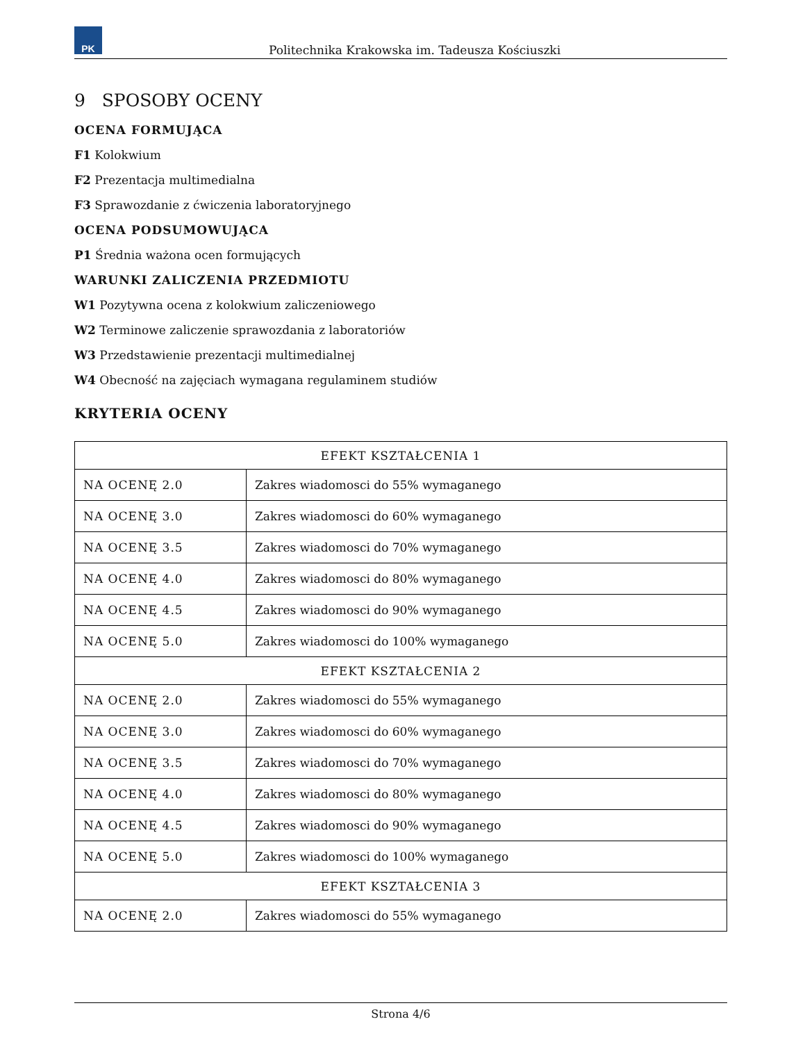PK
Politechnika Krakowska im. Tadeusza Kościuszki
9 SPOSOBY OCENY
OCENA FORMUJĄCA
F1 Kolokwium
F2 Prezentacja multimedialna
F3 Sprawozdanie z ćwiczenia laboratoryjnego
OCENA PODSUMOWUJĄCA
P1 Średnia ważona ocen formujących
WARUNKI ZALICZENIA PRZEDMIOTU
W1 Pozytywna ocena z kolokwium zaliczeniowego
W2 Terminowe zaliczenie sprawozdania z laboratoriów
W3 Przedstawienie prezentacji multimedialnej
W4 Obecność na zajęciach wymagana regulaminem studiów
KRYTERIA OCENY
| EFEKT KSZTAŁCENIA 1 | |
| NA OCENĘ 2.0 | Zakres wiadomosci do 55% wymaganego |
| NA OCENĘ 3.0 | Zakres wiadomosci do 60% wymaganego |
| NA OCENĘ 3.5 | Zakres wiadomosci do 70% wymaganego |
| NA OCENĘ 4.0 | Zakres wiadomosci do 80% wymaganego |
| NA OCENĘ 4.5 | Zakres wiadomosci do 90% wymaganego |
| NA OCENĘ 5.0 | Zakres wiadomosci do 100% wymaganego |
| EFEKT KSZTAŁCENIA 2 | |
| NA OCENĘ 2.0 | Zakres wiadomosci do 55% wymaganego |
| NA OCENĘ 3.0 | Zakres wiadomosci do 60% wymaganego |
| NA OCENĘ 3.5 | Zakres wiadomosci do 70% wymaganego |
| NA OCENĘ 4.0 | Zakres wiadomosci do 80% wymaganego |
| NA OCENĘ 4.5 | Zakres wiadomosci do 90% wymaganego |
| NA OCENĘ 5.0 | Zakres wiadomosci do 100% wymaganego |
| EFEKT KSZTAŁCENIA 3 | |
| NA OCENĘ 2.0 | Zakres wiadomosci do 55% wymaganego |
Strona 4/6